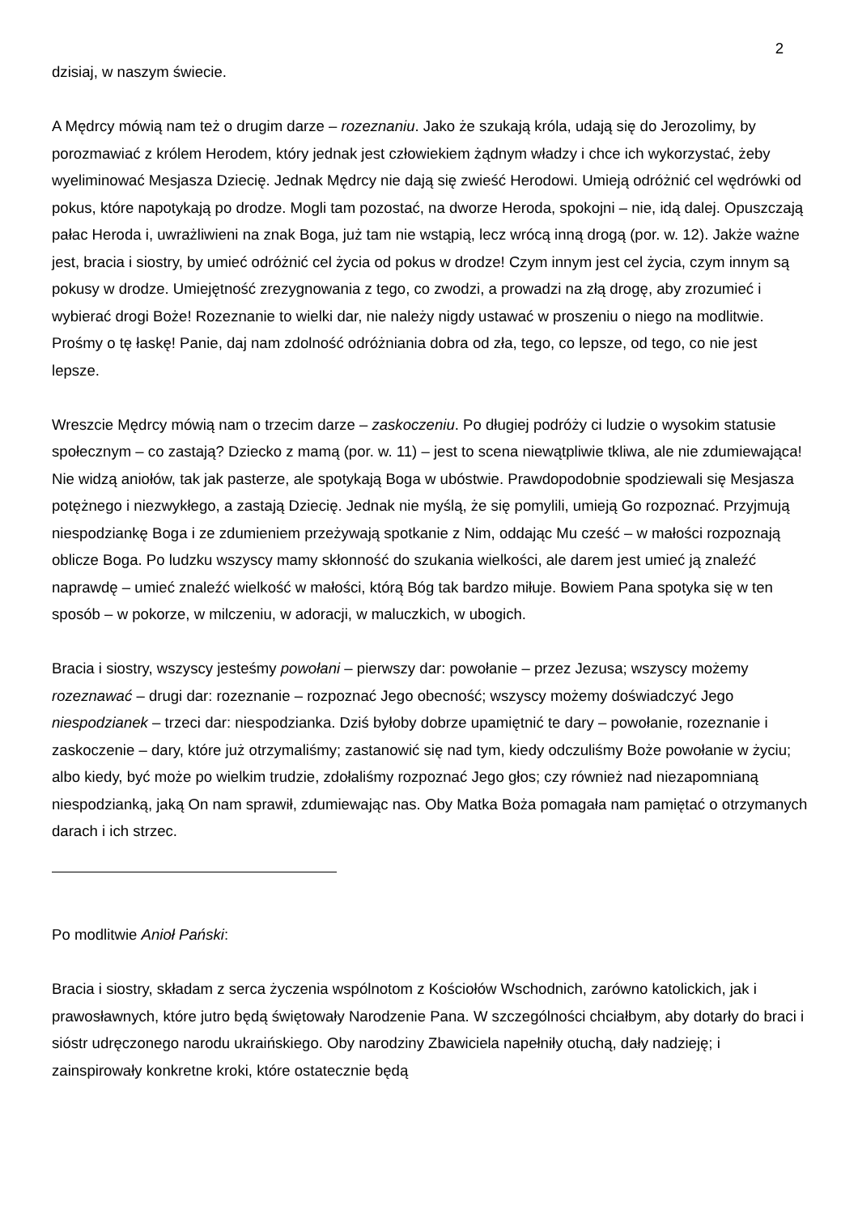2
dzisiaj, w naszym świecie.
A Mędrcy mówią nam też o drugim darze – rozeznaniu. Jako że szukają króla, udają się do Jerozolimy, by porozmawiać z królem Herodem, który jednak jest człowiekiem żądnym władzy i chce ich wykorzystać, żeby wyeliminować Mesjasza Dziecię. Jednak Mędrcy nie dają się zwieść Herodowi. Umieją odróżnić cel wędrówki od pokus, które napotykają po drodze. Mogli tam pozostać, na dworze Heroda, spokojni – nie, idą dalej. Opuszczają pałac Heroda i, uwrażliwieni na znak Boga, już tam nie wstąpią, lecz wrócą inną drogą (por. w. 12). Jakże ważne jest, bracia i siostry, by umieć odróżnić cel życia od pokus w drodze! Czym innym jest cel życia, czym innym są pokusy w drodze. Umiejętność zrezygnowania z tego, co zwodzi, a prowadzi na złą drogę, aby zrozumieć i wybierać drogi Boże! Rozeznanie to wielki dar, nie należy nigdy ustawać w proszeniu o niego na modlitwie. Prośmy o tę łaskę! Panie, daj nam zdolność odróżniania dobra od zła, tego, co lepsze, od tego, co nie jest lepsze.
Wreszcie Mędrcy mówią nam o trzecim darze – zaskoczeniu. Po długiej podróży ci ludzie o wysokim statusie społecznym – co zastają? Dziecko z mamą (por. w. 11) – jest to scena niewątpliwie tkliwa, ale nie zdumiewająca! Nie widzą aniołów, tak jak pasterze, ale spotykają Boga w ubóstwie. Prawdopodobnie spodziewali się Mesjasza potężnego i niezwykłego, a zastają Dziecię. Jednak nie myślą, że się pomylili, umieją Go rozpoznać. Przyjmują niespodziankę Boga i ze zdumieniem przeżywają spotkanie z Nim, oddając Mu cześć – w małości rozpoznają oblicze Boga. Po ludzku wszyscy mamy skłonność do szukania wielkości, ale darem jest umieć ją znaleźć naprawdę – umieć znaleźć wielkość w małości, którą Bóg tak bardzo miłuje. Bowiem Pana spotyka się w ten sposób – w pokorze, w milczeniu, w adoracji, w maluczkich, w ubogich.
Bracia i siostry, wszyscy jesteśmy powołani – pierwszy dar: powołanie – przez Jezusa; wszyscy możemy rozeznawać – drugi dar: rozeznanie – rozpoznać Jego obecność; wszyscy możemy doświadczyć Jego niespodzianek – trzeci dar: niespodzianka. Dziś byłoby dobrze upamiętnić te dary – powołanie, rozeznanie i zaskoczenie – dary, które już otrzymaliśmy; zastanowić się nad tym, kiedy odczuliśmy Boże powołanie w życiu; albo kiedy, być może po wielkim trudzie, zdołaliśmy rozpoznać Jego głos; czy również nad niezapomnianą niespodzianką, jaką On nam sprawił, zdumiewając nas. Oby Matka Boża pomagała nam pamiętać o otrzymanych darach i ich strzec.
Po modlitwie Anioł Pański:
Bracia i siostry, składam z serca życzenia wspólnotom z Kościołów Wschodnich, zarówno katolickich, jak i prawosławnych, które jutro będą świętowały Narodzenie Pana. W szczególności chciałbym, aby dotarły do braci i sióstr udręczonego narodu ukraińskiego. Oby narodziny Zbawiciela napełniły otuchą, dały nadzieję; i zainspirowały konkretne kroki, które ostatecznie będą